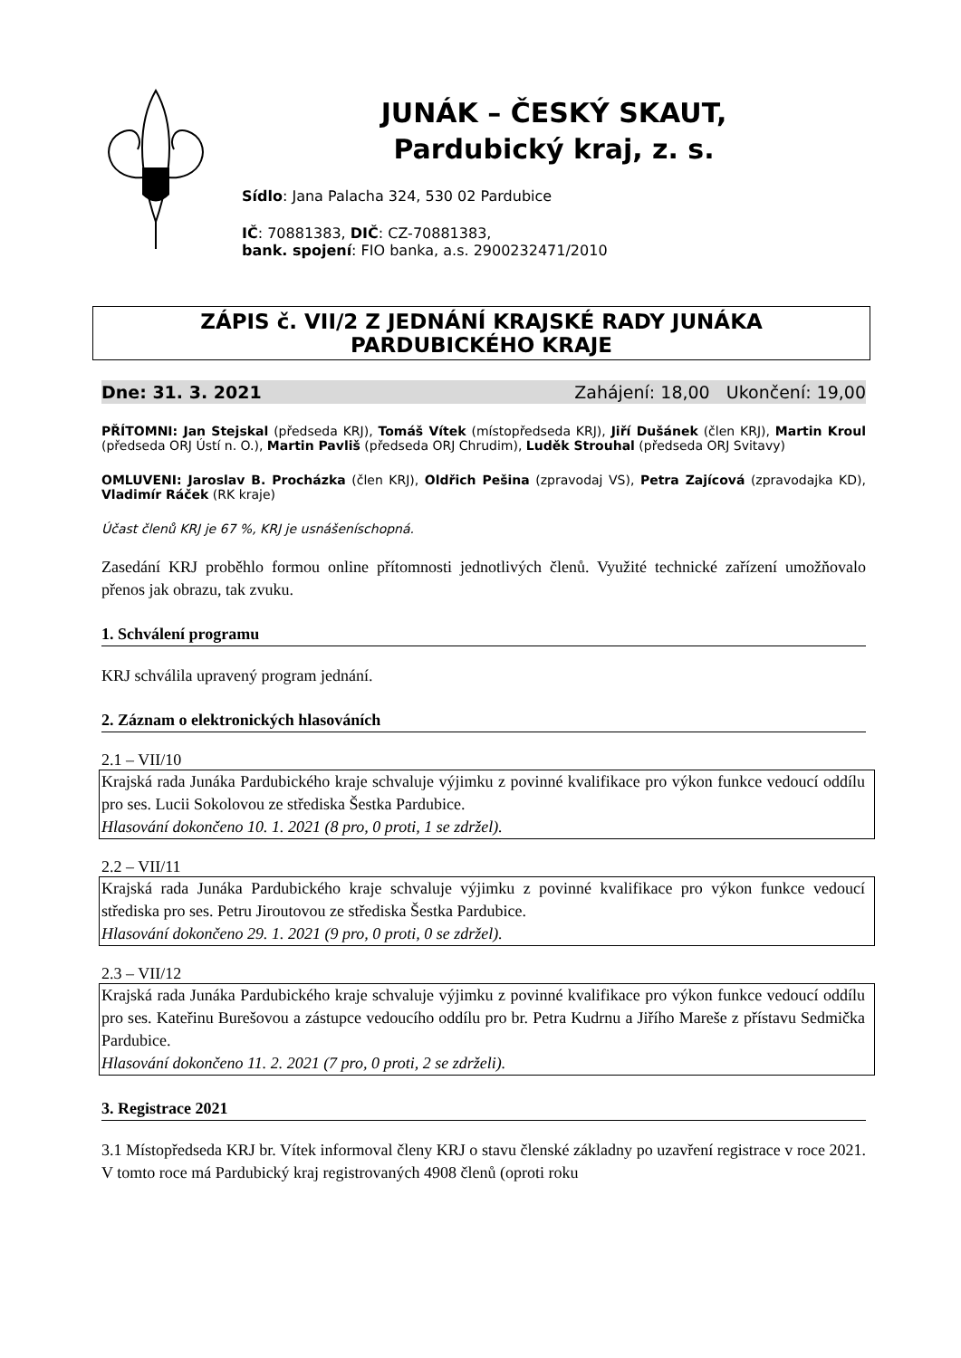JUNÁK – ČESKÝ SKAUT,
Pardubický kraj, z. s.
Sídlo: Jana Palacha 324, 530 02 Pardubice
IČ: 70881383, DIČ: CZ-70881383,
bank. spojení: FIO banka, a.s. 2900232471/2010
ZÁPIS č. VII/2 Z JEDNÁNÍ KRAJSKÉ RADY JUNÁKA
PARDUBICKÉHO KRAJE
Dne: 31. 3. 2021 Zahájení: 18,00 Ukončení: 19,00
PŘÍTOMNI: Jan Stejskal (předseda KRJ), Tomáš Vítek (místopředseda KRJ), Jiří Dušánek (člen KRJ), Martin Kroul (předseda ORJ Ústí n. O.), Martin Pavliš (předseda ORJ Chrudim), Luděk Strouhal (předseda ORJ Svitavy)
OMLUVENI: Jaroslav B. Procházka (člen KRJ), Oldřich Pešina (zpravodaj VS), Petra Zajícová (zpravodajka KD), Vladimír Ráček (RK kraje)
Účast členů KRJ je 67 %, KRJ je usnášeníschopná.
Zasedání KRJ proběhlo formou online přítomnosti jednotlivých členů. Využité technické zařízení umožňovalo přenos jak obrazu, tak zvuku.
1. Schválení programu
KRJ schválila upravený program jednání.
2. Záznam o elektronických hlasováních
2.1 – VII/10
Krajská rada Junáka Pardubického kraje schvaluje výjimku z povinné kvalifikace pro výkon funkce vedoucí oddílu pro ses. Lucii Sokolovou ze střediska Šestka Pardubice.
Hlasování dokončeno 10. 1. 2021 (8 pro, 0 proti, 1 se zdržel).
2.2 – VII/11
Krajská rada Junáka Pardubického kraje schvaluje výjimku z povinné kvalifikace pro výkon funkce vedoucí střediska pro ses. Petru Jiroutovou ze střediska Šestka Pardubice.
Hlasování dokončeno 29. 1. 2021 (9 pro, 0 proti, 0 se zdržel).
2.3 – VII/12
Krajská rada Junáka Pardubického kraje schvaluje výjimku z povinné kvalifikace pro výkon funkce vedoucí oddílu pro ses. Kateřinu Burešovou a zástupce vedoucího oddílu pro br. Petra Kudrnu a Jiřího Mareše z přístavu Sedmička Pardubice.
Hlasování dokončeno 11. 2. 2021 (7 pro, 0 proti, 2 se zdrželi).
3. Registrace 2021
3.1 Místopředseda KRJ br. Vítek informoval členy KRJ o stavu členské základny po uzavření registrace v roce 2021. V tomto roce má Pardubický kraj registrovaných 4908 členů (oproti roku